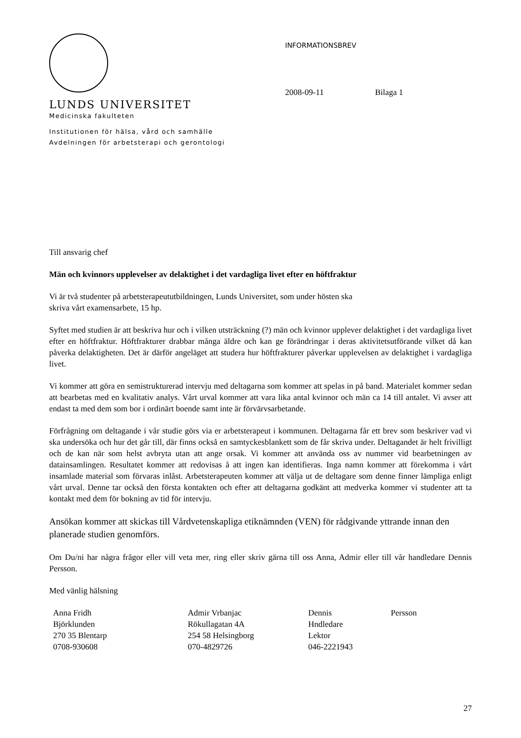LUNDS UNIVERSITET
Medicinska fakulteten
Institutionen för hälsa, vård och samhälle
Avdelningen för arbetsterapi och gerontologi
INFORMATIONSBREV
2008-09-11 Bilaga 1
Till ansvarig chef
Män och kvinnors upplevelser av delaktighet i det vardagliga livet efter en höftfraktur
Vi är två studenter på arbetsterapeututbildningen, Lunds Universitet, som under hösten ska
skriva vårt examensarbete, 15 hp.
Syftet med studien är att beskriva hur och i vilken utsträckning (?) män och kvinnor upplever delaktighet i det vardagliga livet efter en höftfraktur. Höftfrakturer drabbar många äldre och kan ge förändringar i deras aktivitetsutförande vilket då kan påverka delaktigheten. Det är därför angeläget att studera hur höftfrakturer påverkar upplevelsen av delaktighet i vardagliga livet.
Vi kommer att göra en semistrukturerad intervju med deltagarna som kommer att spelas in på band. Materialet kommer sedan att bearbetas med en kvalitativ analys. Vårt urval kommer att vara lika antal kvinnor och män ca 14 till antalet. Vi avser att endast ta med dem som bor i ordinärt boende samt inte är förvärvsarbetande.
Förfrågning om deltagande i vår studie görs via er arbetsterapeut i kommunen. Deltagarna får ett brev som beskriver vad vi ska undersöka och hur det går till, där finns också en samtyckesblankett som de får skriva under. Deltagandet är helt frivilligt och de kan när som helst avbryta utan att ange orsak. Vi kommer att använda oss av nummer vid bearbetningen av datainsamlingen. Resultatet kommer att redovisas å att ingen kan identifieras. Inga namn kommer att förekomma i vårt insamlade material som förvaras inlåst. Arbetsterapeuten kommer att välja ut de deltagare som denne finner lämpliga enligt vårt urval. Denne tar också den första kontakten och efter att deltagarna godkänt att medverka kommer vi studenter att ta kontakt med dem för bokning av tid för intervju.
Ansökan kommer att skickas till Vårdvetenskapliga etiknämnden (VEN) för rådgivande yttrande innan den planerade studien genomförs.
Om Du/ni har några frågor eller vill veta mer, ring eller skriv gärna till oss Anna, Admir eller till vår handledare Dennis Persson.
Med vänlig hälsning
Anna Fridh
Björklunden
270 35 Blentarp
0708-930608
Admir Vrbanjac
Rökullagatan 4A
254 58 Helsingborg
070-4829726
Dennis
Hndledare
Lektor
046-2221943
Persson
27